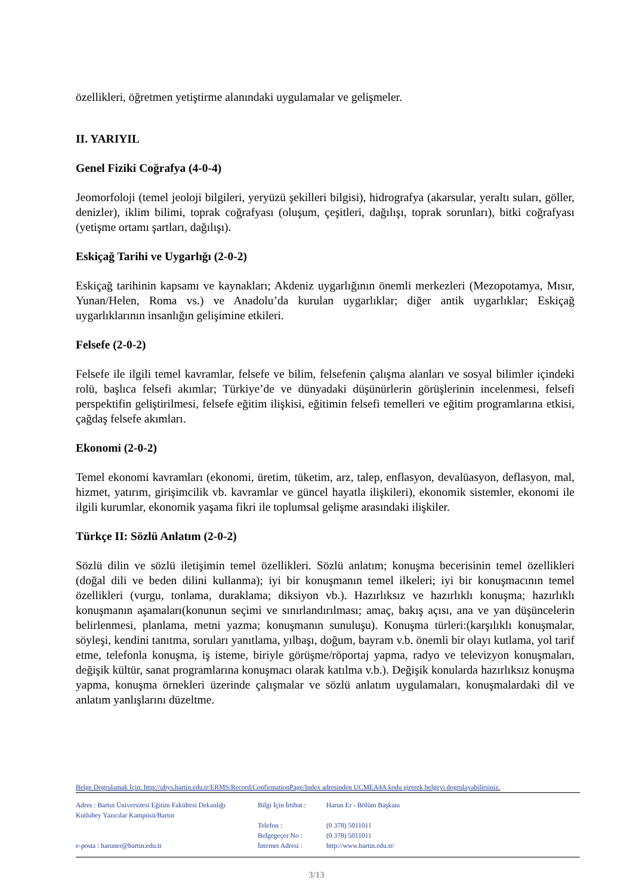özellikleri, öğretmen yetiştirme alanındaki uygulamalar ve gelişmeler.
II. YARIYIL
Genel Fiziki Coğrafya (4-0-4)
Jeomorfoloji (temel jeoloji bilgileri, yeryüzü şekilleri bilgisi), hidrografya (akarsular, yeraltı suları, göller, denizler), iklim bilimi, toprak coğrafyası (oluşum, çeşitleri, dağılışı, toprak sorunları), bitki coğrafyası (yetişme ortamı şartları, dağılışı).
Eskiçağ Tarihi ve Uygarlığı (2-0-2)
Eskiçağ tarihinin kapsamı ve kaynakları; Akdeniz uygarlığının önemli merkezleri (Mezopotamya, Mısır, Yunan/Helen, Roma vs.) ve Anadolu’da kurulan uygarlıklar; diğer antik uygarlıklar; Eskiçağ uygarlıklarının insanlığın gelişimine etkileri.
Felsefe (2-0-2)
Felsefe ile ilgili temel kavramlar, felsefe ve bilim, felsefenin çalışma alanları ve sosyal bilimler içindeki rolü, başlıca felsefi akımlar; Türkiye’de ve dünyadaki düşünürlerin görüşlerinin incelenmesi, felsefi perspektifin geliştirilmesi, felsefe eğitim ilişkisi, eğitimin felsefi temelleri ve eğitim programlarına etkisi, çağdaş felsefe akımları.
Ekonomi (2-0-2)
Temel ekonomi kavramları (ekonomi, üretim, tüketim, arz, talep, enflasyon, devalüasyon, deflasyon, mal, hizmet, yatırım, girişimcilik vb. kavramlar ve güncel hayatla ilişkileri), ekonomik sistemler, ekonomi ile ilgili kurumlar, ekonomik yaşama fikri ile toplumsal gelişme arasındaki ilişkiler.
Türkçe II: Sözlü Anlatım (2-0-2)
Sözlü dilin ve sözlü iletişimin temel özellikleri. Sözlü anlatım; konuşma becerisinin temel özellikleri (doğal dili ve beden dilini kullanma); iyi bir konuşmanın temel ilkeleri; iyi bir konuşmacının temel özellikleri (vurgu, tonlama, duraklama; diksiyon vb.). Hazırlıksız ve hazırlıklı konuşma; hazırlıklı konuşmanın aşamaları(konunun seçimi ve sınırlandırılması; amaç, bakış açısı, ana ve yan düşüncelerin belirlenmesi, planlama, metni yazma; konuşmanın sunuluşu). Konuşma türleri:(karşılıklı konuşmalar, söyleşi, kendini tanıtma, soruları yanıtlama, yılbaşı, doğum, bayram v.b. önemli bir olayı kutlama, yol tarif etme, telefonla konuşma, iş isteme, biriyle görüşme/röportaj yapma, radyo ve televizyon konuşmaları, değişik kültür, sanat programlarına konuşmacı olarak katılma v.b.). Değişik konularda hazırlıksız konuşma yapma, konuşma örnekleri üzerinde çalışmalar ve sözlü anlatım uygulamaları, konuşmalardaki dil ve anlatım yanlışlarını düzeltme.
Belge Dogrulamak İçin: http://ubys.bartin.edu.tr/ERMS/Record/ConfirmationPage/Index adresinden UCMEA4A kodu girerek belgeyi dogrulayabilirsiniz.
Adres : Bartın Üniversitesi Eğitim Fakültesi Dekanlığı
Kutlubey Yazıcılar Kampüsü/Bartın
e-posta : haruner@bartin.edu.tr
Bilgi İçin İrtibat :
Telefon :
Belgegeçer No :
İnternet Adresi :
Harun Er - Bölüm Başkanı
(0 378) 5011011
(0 378) 5011011
http://www.bartin.edu.tr/
3/13